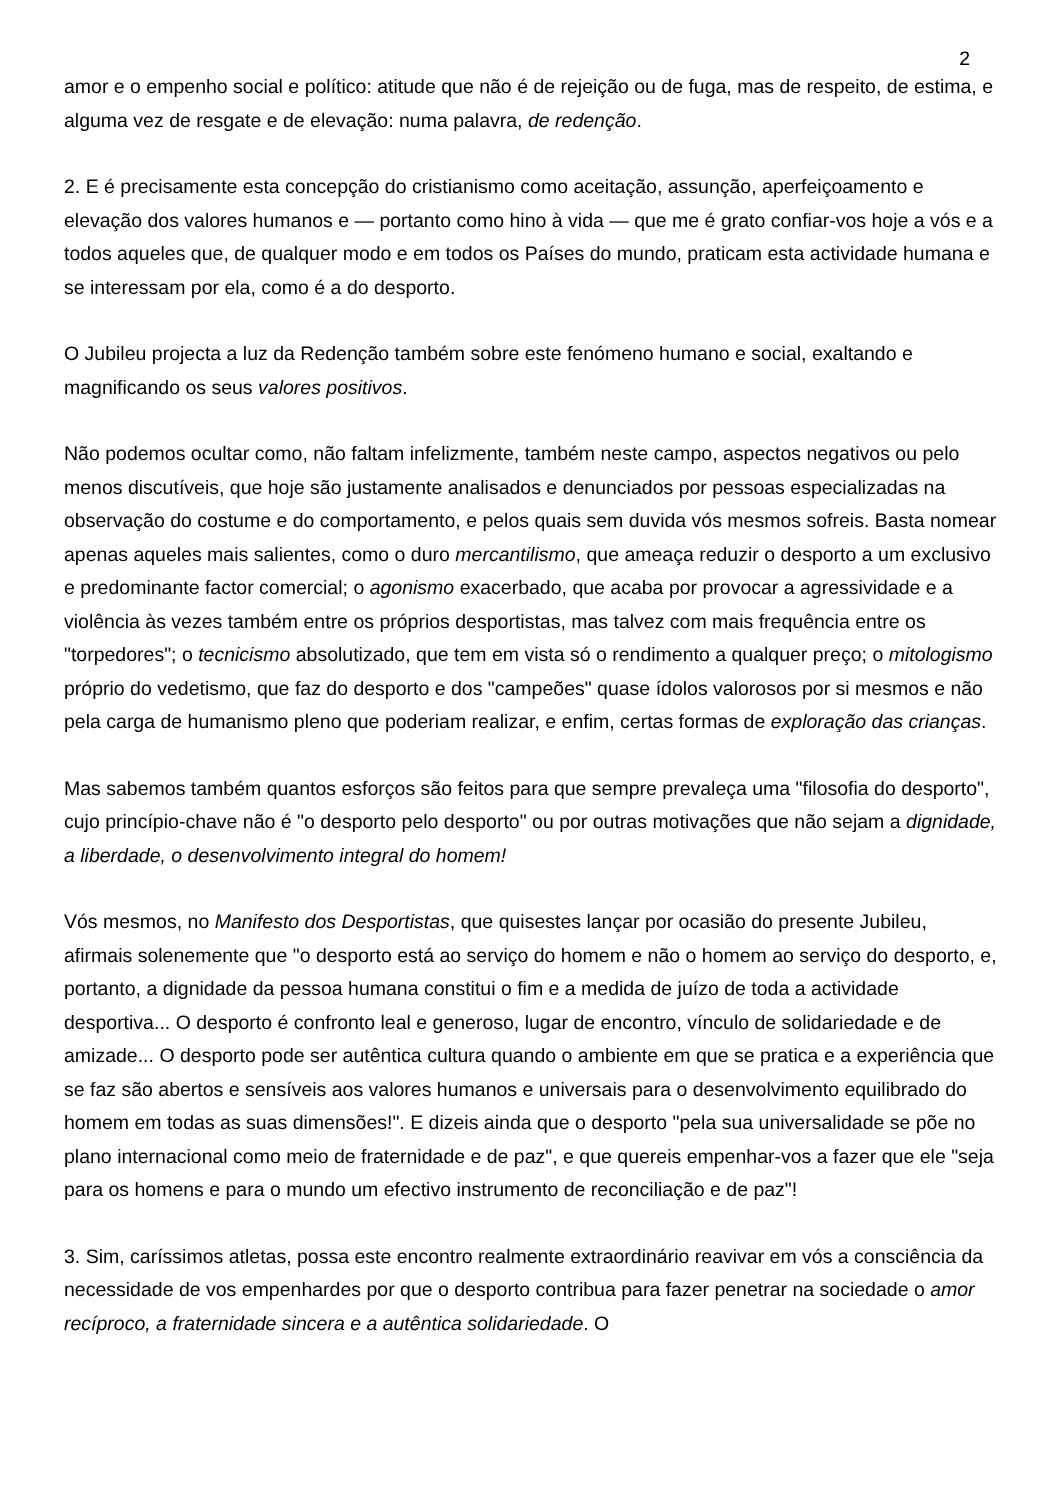2
amor e o empenho social e político: atitude que não é de rejeição ou de fuga, mas de respeito, de estima, e alguma vez de resgate e de elevação: numa palavra, de redenção.
2. E é precisamente esta concepção do cristianismo como aceitação, assunção, aperfeiçoamento e elevação dos valores humanos e — portanto como hino à vida — que me é grato confiar-vos hoje a vós e a todos aqueles que, de qualquer modo e em todos os Países do mundo, praticam esta actividade humana e se interessam por ela, como é a do desporto.
O Jubileu projecta a luz da Redenção também sobre este fenómeno humano e social, exaltando e magnificando os seus valores positivos.
Não podemos ocultar como, não faltam infelizmente, também neste campo, aspectos negativos ou pelo menos discutíveis, que hoje são justamente analisados e denunciados por pessoas especializadas na observação do costume e do comportamento, e pelos quais sem duvida vós mesmos sofreis. Basta nomear apenas aqueles mais salientes, como o duro mercantilismo, que ameaça reduzir o desporto a um exclusivo e predominante factor comercial; o agonismo exacerbado, que acaba por provocar a agressividade e a violência às vezes também entre os próprios desportistas, mas talvez com mais frequência entre os "torpedores"; o tecnicismo absolutizado, que tem em vista só o rendimento a qualquer preço; o mitologismo próprio do vedetismo, que faz do desporto e dos "campeões" quase ídolos valorosos por si mesmos e não pela carga de humanismo pleno que poderiam realizar, e enfim, certas formas de exploração das crianças.
Mas sabemos também quantos esforços são feitos para que sempre prevaleça uma "filosofia do desporto", cujo princípio-chave não é "o desporto pelo desporto" ou por outras motivações que não sejam a dignidade, a liberdade, o desenvolvimento integral do homem!
Vós mesmos, no Manifesto dos Desportistas, que quisestes lançar por ocasião do presente Jubileu, afirmais solenemente que "o desporto está ao serviço do homem e não o homem ao serviço do desporto, e, portanto, a dignidade da pessoa humana constitui o fim e a medida de juízo de toda a actividade desportiva... O desporto é confronto leal e generoso, lugar de encontro, vínculo de solidariedade e de amizade... O desporto pode ser autêntica cultura quando o ambiente em que se pratica e a experiência que se faz são abertos e sensíveis aos valores humanos e universais para o desenvolvimento equilibrado do homem em todas as suas dimensões!". E dizeis ainda que o desporto "pela sua universalidade se põe no plano internacional como meio de fraternidade e de paz", e que quereis empenhar-vos a fazer que ele "seja para os homens e para o mundo um efectivo instrumento de reconciliação e de paz"!
3. Sim, caríssimos atletas, possa este encontro realmente extraordinário reavivar em vós a consciência da necessidade de vos empenhardes por que o desporto contribua para fazer penetrar na sociedade o amor recíproco, a fraternidade sincera e a autêntica solidariedade. O